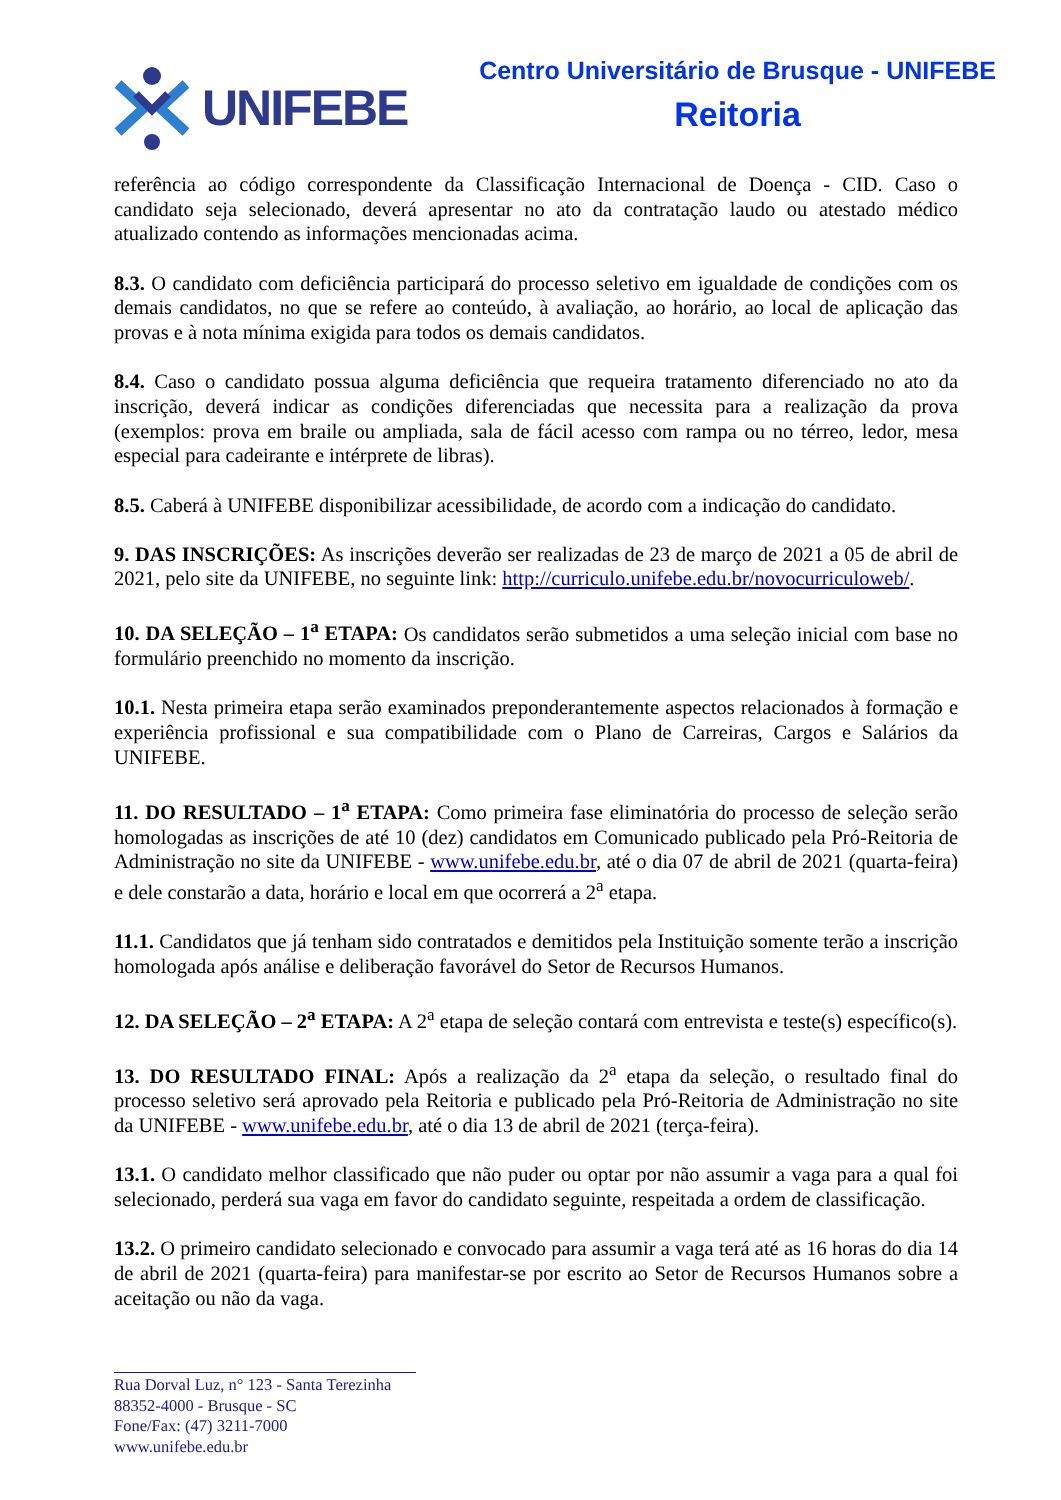UNIFEBE
Centro Universitário de Brusque - UNIFEBE
Reitoria
referência ao código correspondente da Classificação Internacional de Doença - CID. Caso o candidato seja selecionado, deverá apresentar no ato da contratação laudo ou atestado médico atualizado contendo as informações mencionadas acima.
8.3. O candidato com deficiência participará do processo seletivo em igualdade de condições com os demais candidatos, no que se refere ao conteúdo, à avaliação, ao horário, ao local de aplicação das provas e à nota mínima exigida para todos os demais candidatos.
8.4. Caso o candidato possua alguma deficiência que requeira tratamento diferenciado no ato da inscrição, deverá indicar as condições diferenciadas que necessita para a realização da prova (exemplos: prova em braile ou ampliada, sala de fácil acesso com rampa ou no térreo, ledor, mesa especial para cadeirante e intérprete de libras).
8.5. Caberá à UNIFEBE disponibilizar acessibilidade, de acordo com a indicação do candidato.
9. DAS INSCRIÇÕES: As inscrições deverão ser realizadas de 23 de março de 2021 a 05 de abril de 2021, pelo site da UNIFEBE, no seguinte link: http://curriculo.unifebe.edu.br/novocurriculoweb/.
10. DA SELEÇÃO – 1<sup>a</sup> ETAPA: Os candidatos serão submetidos a uma seleção inicial com base no formulário preenchido no momento da inscrição.
10.1. Nesta primeira etapa serão examinados preponderantemente aspectos relacionados à formação e experiência profissional e sua compatibilidade com o Plano de Carreiras, Cargos e Salários da UNIFEBE.
11. DO RESULTADO – 1<sup>a</sup> ETAPA: Como primeira fase eliminatória do processo de seleção serão homologadas as inscrições de até 10 (dez) candidatos em Comunicado publicado pela Pró-Reitoria de Administração no site da UNIFEBE - www.unifebe.edu.br, até o dia 07 de abril de 2021 (quarta-feira) e dele constarão a data, horário e local em que ocorrerá a 2<sup>a</sup> etapa.
11.1. Candidatos que já tenham sido contratados e demitidos pela Instituição somente terão a inscrição homologada após análise e deliberação favorável do Setor de Recursos Humanos.
12. DA SELEÇÃO – 2<sup>a</sup> ETAPA: A 2<sup>a</sup> etapa de seleção contará com entrevista e teste(s) específico(s).
13. DO RESULTADO FINAL: Após a realização da 2<sup>a</sup> etapa da seleção, o resultado final do processo seletivo será aprovado pela Reitoria e publicado pela Pró-Reitoria de Administração no site da UNIFEBE - www.unifebe.edu.br, até o dia 13 de abril de 2021 (terça-feira).
13.1. O candidato melhor classificado que não puder ou optar por não assumir a vaga para a qual foi selecionado, perderá sua vaga em favor do candidato seguinte, respeitada a ordem de classificação.
13.2. O primeiro candidato selecionado e convocado para assumir a vaga terá até as 16 horas do dia 14 de abril de 2021 (quarta-feira) para manifestar-se por escrito ao Setor de Recursos Humanos sobre a aceitação ou não da vaga.
Rua Dorval Luz, n° 123 - Santa Terezinha
88352-4000 - Brusque - SC
Fone/Fax: (47) 3211-7000
www.unifebe.edu.br